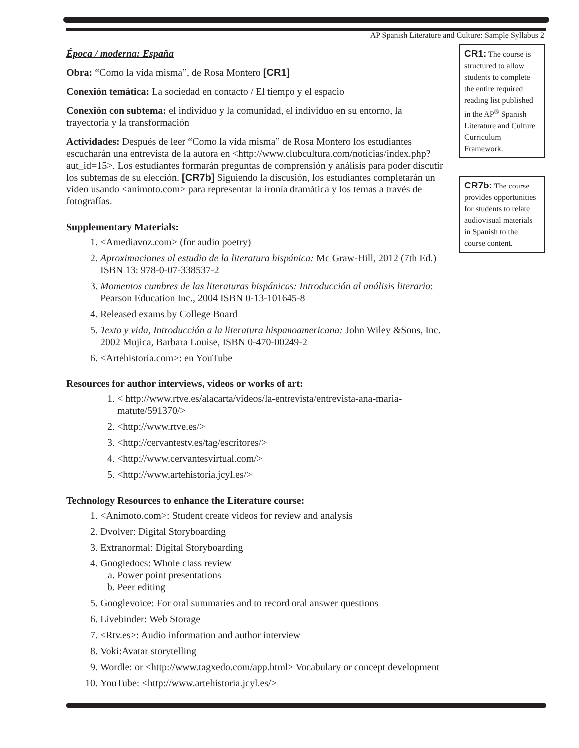AP Spanish Literature and Culture: Sample Syllabus 2
CR1: The course is structured to allow students to complete the entire required reading list published in the AP<sup>®</sup> Spanish Literature and Culture Curriculum Framework.
CR7b: The course provides opportunities for students to relate audiovisual materials in Spanish to the course content.
Época / moderna: España
Obra: “Como la vida misma”, de Rosa Montero [CR1]
Conexión temática: La sociedad en contacto / El tiempo y el espacio
Conexión con subtema: el individuo y la comunidad, el individuo en su entorno, la trayectoria y la transformación
Actividades: Después de leer “Como la vida misma” de Rosa Montero los estudiantes escucharán una entrevista de la autora en <http://www.clubcultura.com/noticias/index.php?aut_id=15>. Los estudiantes formarán preguntas de comprensión y análisis para poder discutir los subtemas de su elección. [CR7b] Siguiendo la discusión, los estudiantes completarán un video usando <animoto.com> para representar la ironía dramática y los temas a través de fotografías.
Supplementary Materials:
1. <Amediavoz.com> (for audio poetry)
2. Aproximaciones al estudio de la literatura hispánica: Mc Graw-Hill, 2012 (7th Ed.) ISBN 13: 978-0-07-338537-2
3. Momentos cumbres de las literaturas hispánicas: Introducción al análisis literario: Pearson Education Inc., 2004 ISBN 0-13-101645-8
4. Released exams by College Board
5. Texto y vida, Introducción a la literatura hispanoamericana: John Wiley &Sons, Inc. 2002 Mujica, Barbara Louise, ISBN 0-470-00249-2
6. <Artehistoria.com>: en YouTube
Resources for author interviews, videos or works of art:
1. < http://www.rtve.es/alacarta/videos/la-entrevista/entrevista-ana-maria-matute/591370/>
2. <http://www.rtve.es/>
3. <http://cervantestv.es/tag/escritores/>
4. <http://www.cervantesvirtual.com/>
5. <http://www.artehistoria.jcyl.es/>
Technology Resources to enhance the Literature course:
1. <Animoto.com>: Student create videos for review and analysis
2. Dvolver: Digital Storyboarding
3. Extranormal: Digital Storyboarding
4. Googledocs: Whole class review
a. Power point presentations
b. Peer editing
5. Googlevoice: For oral summaries and to record oral answer questions
6. Livebinder: Web Storage
7. <Rtv.es>: Audio information and author interview
8. Voki:Avatar storytelling
9. Wordle: or <http://www.tagxedo.com/app.html> Vocabulary or concept development
10. YouTube: <http://www.artehistoria.jcyl.es/>